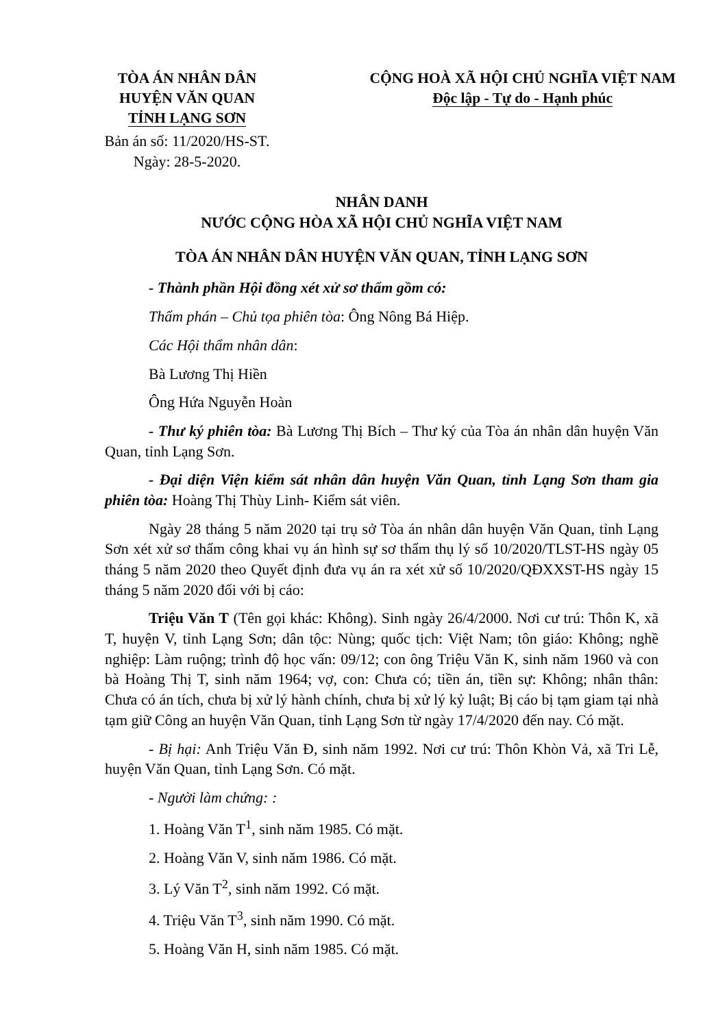TÒA ÁN NHÂN DÂN
HUYỆN VĂN QUAN
TỈNH LẠNG SƠN
CỘNG HOÀ XÃ HỘI CHỦ NGHĨA VIỆT NAM
Độc lập - Tự do - Hạnh phúc
Bản án số: 11/2020/HS-ST.
Ngày: 28-5-2020.
NHÂN DANH
NƯỚC CỘNG HÒA XÃ HỘI CHỦ NGHĨA VIỆT NAM
TÒA ÁN NHÂN DÂN HUYỆN VĂN QUAN, TỈNH LẠNG SƠN
- Thành phần Hội đồng xét xử sơ thẩm gồm có:
Thẩm phán – Chủ tọa phiên tòa: Ông Nông Bá Hiệp.
Các Hội thẩm nhân dân:
Bà Lương Thị Hiền
Ông Hứa Nguyễn Hoàn
- Thư ký phiên tòa: Bà Lương Thị Bích – Thư ký của Tòa án nhân dân huyện Văn Quan, tỉnh Lạng Sơn.
- Đại diện Viện kiểm sát nhân dân huyện Văn Quan, tỉnh Lạng Sơn tham gia phiên tòa: Hoàng Thị Thùy Linh- Kiểm sát viên.
Ngày 28 tháng 5 năm 2020 tại trụ sở Tòa án nhân dân huyện Văn Quan, tỉnh Lạng Sơn xét xử sơ thẩm công khai vụ án hình sự sơ thẩm thụ lý số 10/2020/TLST-HS ngày 05 tháng 5 năm 2020 theo Quyết định đưa vụ án ra xét xử số 10/2020/QĐXXST-HS ngày 15 tháng 5 năm 2020 đối với bị cáo:
Triệu Văn T (Tên gọi khác: Không). Sinh ngày 26/4/2000. Nơi cư trú: Thôn K, xã T, huyện V, tỉnh Lạng Sơn; dân tộc: Nùng; quốc tịch: Việt Nam; tôn giáo: Không; nghề nghiệp: Làm ruộng; trình độ học vấn: 09/12; con ông Triệu Văn K, sinh năm 1960 và con bà Hoàng Thị T, sinh năm 1964; vợ, con: Chưa có; tiền án, tiền sự: Không; nhân thân: Chưa có án tích, chưa bị xử lý hành chính, chưa bị xử lý kỷ luật; Bị cáo bị tạm giam tại nhà tạm giữ Công an huyện Văn Quan, tỉnh Lạng Sơn từ ngày 17/4/2020 đến nay. Có mặt.
- Bị hại: Anh Triệu Văn Đ, sinh năm 1992. Nơi cư trú: Thôn Khòn Vả, xã Tri Lễ, huyện Văn Quan, tỉnh Lạng Sơn. Có mặt.
- Người làm chứng: :
1. Hoàng Văn T<sup>1</sup>, sinh năm 1985. Có mặt.
2. Hoàng Văn V, sinh năm 1986. Có mặt.
3. Lý Văn T<sup>2</sup>, sinh năm 1992. Có mặt.
4. Triệu Văn T<sup>3</sup>, sinh năm 1990. Có mặt.
5. Hoàng Văn H, sinh năm 1985. Có mặt.